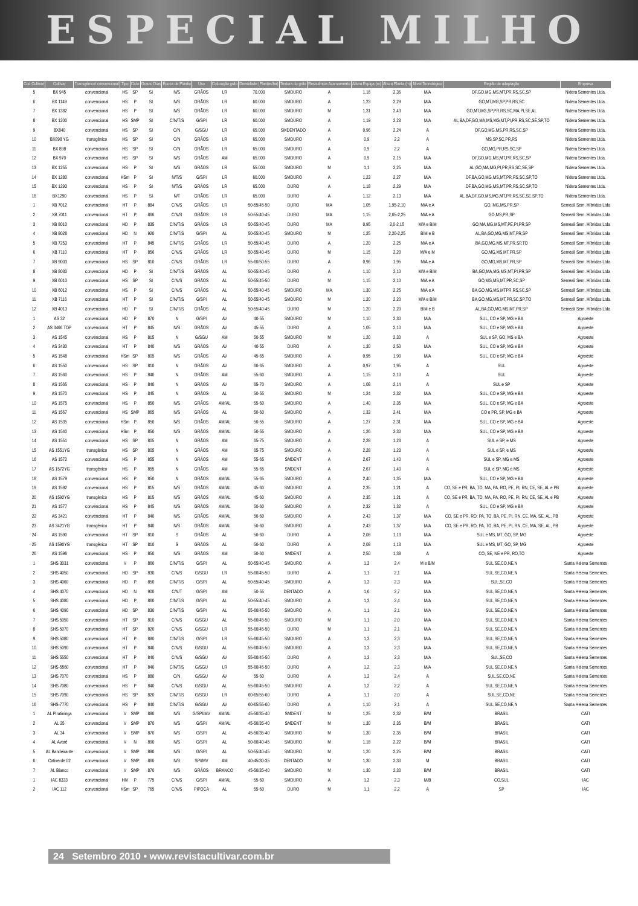ESPECIAL MILHO
| Cod Cultivar | Cultivar | Transgênico/ convencional | Tipo | Ciclo | Graus/ Dias | Época de Plantio | Uso | Coloração grão | Densidade (Plantas/ha) | Textura do grão | Resistência Acamamento | Altura Espiga (m) | Altura Planta (m) | Nível Tecnológico | Região de adaptação | Empresa |
| --- | --- | --- | --- | --- | --- | --- | --- | --- | --- | --- | --- | --- | --- | --- | --- | --- |
| 5 | BX 945 | convencional | HS | SP | SI | N/S | GRÃOS | LR | 70.000 | SMDURO | A | 1,16 | 2,36 | M/A | DF,GO,MG,MS,MT,PR,RS,SC,SP | Nidera Sementes Ltda. |
| 6 | BX 1149 | convencional | HS | P | SI | N/S | GRÃOS | LR | 60.000 | SMDURO | A | 1,23 | 2,29 | M/A | GO,MT,MG,SP,PR,RS,SC | Nidera Sementes Ltda. |
| 7 | BX 1382 | convencional | HS | P | SI | N/S | GRÃOS | LR | 60.000 | SMDURO | M | 1,31 | 2,43 | M/A | GO,MT,MG,SP,PR,RS,SC,MA,PI,SE,AL | Nidera Sementes Ltda. |
| 8 | BX 1200 | convencional | HS | SMP | SI | C/N/T/S | G/SPI | LR | 60.000 | SMDURO | A | 1,19 | 2,23 | M/A | AL,BA,DF,GO,MA,MS,MG,MT,PI,PR,RS,SC,SE,SP,TO | Nidera Sementes Ltda. |
| 9 | BX840 | convencional | HS | SP | SI | C/N | G/SGU | LR | 65.000 | SMDENTADO | A | 0,96 | 2,24 | A | DF,GO,MG,MS,PR,RS,SC,SP | Nidera Sementes Ltda. |
| 10 | BX898 YG | transgênico | HS | SP | SI | C/N | GRÃOS | LR | 65.000 | SMDURO | A | 0,9 | 2,2 | A | MS,SP,SC,PR,RS | Nidera Sementes Ltda. |
| 11 | BX 898 | convencional | HS | SP | SI | C/N | GRÃOS | LR | 65.000 | SMDURO | A | 0,9 | 2,2 | A | GO,MG,PR,RS,SC,SP | Nidera Sementes Ltda. |
| 12 | BX 970 | convencional | HS | SP | SI | N/S | GRÃOS | AM | 65.000 | SMDURO | A | 0,9 | 2,15 | M/A | DF,GO,MG,MS,MT,PR,RS,SC,SP | Nidera Sementes Ltda. |
| 13 | BX 1255 | convencional | HS | P | SI | N/S | GRÃOS | LR | 55.000 | SMDURO | M | 1,1 | 2,25 | M/A | AL,GO,MA,MG,PI,PR,RS,SC,SE,SP | Nidera Sementes Ltda. |
| 14 | BX 1280 | convencional | HSm | P | SI | N/T/S | G/SPI | LR | 60.000 | SMDURO | A | 1,23 | 2,27 | M/A | DF,BA,GO,MG,MS,MT,PR,RS,SC,SP,TO | Nidera Sementes Ltda. |
| 15 | BX 1293 | convencional | HS | P | SI | N/T/S | GRÃOS | LR | 65.000 | DURO | A | 1,18 | 2,29 | M/A | DF,BA,GO,MG,MS,MT,PR,RS,SC,SP,TO | Nidera Sementes Ltda. |
| 16 | BX1290 | convencional | HS | P | SI | N/T | GRÃOS | LR | 65.000 | DURO | A | 1,12 | 2,13 | M/A | AL,BA,DF,GO,MS,MG,MT,PR,RS,SC,SE,SP,TO | Nidera Sementes Ltda. |
| 1 | XB 7012 | convencional | HT | P | 884 | C/N/S | GRÃOS | LR | 50-55/45-50 | DURO | MA | 1,05 | 1,95-2,10 | M/A e A | GO, MG,MS,PR,SP | Semeali Sem. Híbridas Ltda |
| 2 | XB 7011 | convencional | HT | P | 866 | C/N/S | GRÃOS | LR | 50-55/40-45 | DURO | MA | 1,15 | 2,05-2,25 | M/A e A | GO,MS,PR,SP | Semeali Sem. Híbridas Ltda |
| 3 | XB 8010 | convencional | HD | P | 835 | C/N/T/S | GRÃOS | LR | 50-55/40-45 | DURO | MA | 0,95 | 2,0-2,15 | M/A e B/M | GO,MA,MG,MS,MT,PE,PI,PR,SP | Semeali Sem. Híbridas Ltda |
| 4 | XB 8028 | convencional | HD | N | 920 | C/N/T/S | G/SPI | AL | 50-55/40-45 | SMDURO | M | 1,25 | 2,20-2,25 | B/M e B | AL,BA,GO,MG,MS,MT,PR,SP | Semeali Sem. Híbridas Ltda |
| 5 | XB 7253 | convencional | HT | P | 845 | C/N/T/S | GRÃOS | LR | 50-55/40-45 | DURO | A | 1,20 | 2,25 | M/A e A | BA,GO,MG,MS,MT,PR,SP,TO | Semeali Sem. Híbridas Ltda |
| 6 | XB 7110 | convencional | HT | P | 856 | C/N/S | GRÃOS | LR | 50-55/40-45 | DURO | M | 1,15 | 2,20 | M/A e M | GO,MG,MS,MT,PR,SP | Semeali Sem. Híbridas Ltda |
| 7 | XB 9003 | convencional | HS | SP | 810 | C/N/S | GRÃOS | LR | 55-60/50-55 | DURO | A | 0,96 | 1,95 | M/A e A | GO,MG,MS,MT,PR,SP | Semeali Sem. Híbridas Ltda |
| 8 | XB 8030 | convencional | HD | P | SI | C/N/T/S | GRÃOS | AL | 50-55/40-45 | DURO | A | 1,10 | 2,10 | M/A e B/M | BA,GO,MA,MG,MS,MT,PI,PR,SP | Semeali Sem. Híbridas Ltda |
| 9 | XB 6010 | convencional | HS | SP | SI | C/N/S | GRÃOS | AL | 50-55/45-50 | DURO | M | 1,15 | 2,10 | M/A e A | GO,MG,MS,MT,PR,SC,SP | Semeali Sem. Híbridas Ltda |
| 10 | XB 6012 | convencional | HS | P | SI | C/N/S | GRÃOS | AL | 50-55/40-45 | SMDURO | MA | 1,30 | 2,25 | M/A e A | BA,GO,MG,MS,MTPR,RS,SC,SP | Semeali Sem. Híbridas Ltda |
| 11 | XB 7116 | convencional | HT | P | SI | C/N/T/S | G/SPI | AL | 50-55/40-45 | SMDURO | M | 1,20 | 2,20 | M/A e B/M | BA,GO,MG,MS,MT,PR,SC,SP,TO | Semeali Sem. Híbridas Ltda |
| 12 | XB 4013 | convencional | HD | P | SI | C/N/T/S | GRÃOS | AL | 50-55/40-45 | DURO | M | 1,20 | 2,20 | B/M e B | AL,BA,GO,MG,MS,MT,PR,SP | Semeali Sem. Híbridas Ltda |
| 1 | AS 32 | convencional | HD | P | 870 | N | G/SPI | AV | 40-55 | SMDURO | M | 1,10 | 2,30 | M/A | SUL, CO e SP, MG e BA | Agroeste |
| 2 | AS 3466 TOP | convencional | HT | P | 845 | N/S | GRÃOS | AV | 45-55 | DURO | A | 1,05 | 2,10 | M/A | SUL, CO e SP, MG e BA | Agroeste |
| 3 | AS 1545 | convencional | HS | P | 815 | N | G/SGU | AM | 50-55 | SMDURO | M | 1,20 | 2,30 | A | SUL e SP, GO, MS e BA | Agroeste |
| 4 | AS 3430 | convencional | HT | P | 840 | N/S | GRÃOS | AV | 40-55 | DURO | A | 1,30 | 2,50 | M/A | SUL, CO e SP, MG e BA | Agroeste |
| 5 | AS 1548 | convencional | HSm | SP | 805 | N/S | GRÃOS | AV | 45-65 | SMDURO | A | 0,95 | 1,90 | M/A | SUL, CO e SP, MG e BA | Agroeste |
| 6 | AS 1550 | convencional | HS | SP | 810 | N | GRÃOS | AV | 60-65 | SMDURO | A | 0,97 | 1,95 | A | SUL | Agroeste |
| 7 | AS 1560 | convencional | HS | P | 840 | N | GRÃOS | AM | 55-60 | SMDURO | A | 1,15 | 2,10 | A | SUL | Agroeste |
| 8 | AS 1565 | convencional | HS | P | 840 | N | GRÃOS | AV | 65-70 | SMDURO | A | 1,08 | 2,14 | A | SUL e SP | Agroeste |
| 9 | AS 1570 | convencional | HS | P | 845 | N | GRÃOS | AL | 50-55 | SMDURO | M | 1,24 | 2,32 | M/A | SUL, CO e SP, MG e BA | Agroeste |
| 10 | AS 1575 | convencional | HS | P | 850 | N/S | GRÃOS | AM/AL | 55-60 | SMDURO | A | 1,40 | 2,35 | M/A | SUL, CO e SP, MG e BA | Agroeste |
| 11 | AS 1567 | convencional | HS | SMP | 865 | N/S | GRÃOS | AL | 50-60 | SMDURO | A | 1,33 | 2,41 | M/A | CO e PR, SP, MG e BA | Agroeste |
| 12 | AS 1535 | convencional | HSm | P | 850 | N/S | GRÃOS | AM/AL | 50-55 | SMDURO | A | 1,27 | 2,31 | M/A | SUL, CO e SP, MG e BA | Agroeste |
| 13 | AS 1540 | convencional | HSm | P | 850 | N/S | GRÃOS | AM/AL | 50-55 | SMDURO | A | 1,26 | 2,30 | M/A | SUL, CO e SP, MG e BA | Agroeste |
| 14 | AS 1551 | convencional | HS | SP | 805 | N | GRÃOS | AM | 65-75 | SMDURO | A | 2,28 | 1,23 | A | SUL e SP, e MS | Agroeste |
| 15 | AS 1551YG | transgênico | HS | SP | 805 | N | GRÃOS | AM | 65-75 | SMDURO | A | 2,28 | 1,23 | A | SUL e SP, e MS | Agroeste |
| 16 | AS 1572 | convencional | HS | P | 855 | N | GRÃOS | AM | 55-65 | SMDENT | A | 2,67 | 1,40 | A | SUL e SP, MG e MS | Agroeste |
| 17 | AS 1572YG | transgênico | HS | P | 855 | N | GRÃOS | AM | 55-65 | SMDENT | A | 2,67 | 1,40 | A | SUL e SP, MG e MS | Agroeste |
| 18 | AS 1579 | convencional | HS | P | 850 | N | GRÃOS | AM/AL | 55-65 | SMDURO | A | 2,40 | 1,35 | M/A | SUL, CO e SP, MG e BA | Agroeste |
| 19 | AS 1592 | convencional | HS | P | 815 | N/S | GRÃOS | AM/AL | 45-60 | SMDURO | A | 2,35 | 1,21 | A | CO, SE e PR, BA, TO, MA, PA, RO, PE, PI, RN, CE, SE, AL e PB | Agroeste |
| 20 | AS 1592YG | transgênico | HS | P | 815 | N/S | GRÃOS | AM/AL | 45-60 | SMDURO | A | 2,35 | 1,21 | A | CO, SE e PR, BA, TO, MA, PA, RO, PE, PI, RN, CE, SE, AL e PB | Agroeste |
| 21 | AS 1577 | convencional | HS | P | 845 | N/S | GRÃOS | AM/AL | 50-60 | SMDURO | A | 2,32 | 1,32 | A | SUL, CO e SP, MG e BA | Agroeste |
| 22 | AS 3421 | convencional | HT | P | 840 | N/S | GRÃOS | AM/AL | 50-60 | SMDURO | A | 2,43 | 1,37 | M/A | CO, SE e PR, RO, PA, TO, BA, PE, PI, RN, CE, MA, SE, AL, PB | Agroeste |
| 23 | AS 3421YG | transgênico | HT | P | 840 | N/S | GRÃOS | AM/AL | 50-60 | SMDURO | A | 2,43 | 1,37 | M/A | CO, SE e PR, RO, PA, TO, BA, PE, PI, RN, CE, MA, SE, AL, PB | Agroeste |
| 24 | AS 1590 | convencional | HT | SP | 810 | S | GRÃOS | AL | 50-60 | DURO | A | 2,08 | 1,13 | M/A | SUL e MS, MT, GO, SP, MG | Agroeste |
| 25 | AS 1590YG | transgênico | HT | SP | 810 | S | GRÃOS | AL | 50-60 | DURO | A | 2,08 | 1,13 | M/A | SUL e MS, MT, GO, SP, MG | Agroeste |
| 26 | AS 1596 | convencional | HS | P | 850 | N/S | GRÃOS | AM | 50-60 | SMDENT | A | 2,50 | 1,38 | A | CO, SE, NE e PR, RO,TO | Agroeste |
| 1 | SHS 3031 | convencional | V | P | 860 | C/N/T/S | G/SPI | AL | 50-55/40-45 | SMDURO | A | 1,3 | 2,4 | M e B/M | SUL,SE,CO,NE,N | Santa Helena Sementes |
| 2 | SHS 4050 | convencional | HD | SP | 830 | C/N/S | G/SGU | LR | 55-60/45-50 | DURO | A | 1,1 | 2,1 | M/A | SUL,SE,CO,NE,N | Santa Helena Sementes |
| 3 | SHS 4060 | convencional | HD | P | 850 | C/N/T/S | G/SPI | AL | 50-55/40-45 | SMDURO | A | 1,3 | 2,3 | M/A | SUL,SE,CO | Santa Helena Sementes |
| 4 | SHS 4070 | convencional | HD | N | 900 | C/N/T | G/SPI | AM | 50-55 | DENTADO | A | 1,6 | 2,7 | M/A | SUL,SE,CO,NE,N | Santa Helena Sementes |
| 5 | SHS 4080 | convencional | HD | P | 860 | C/N/T/S | G/SPI | AL | 50-55/40-45 | SMDURO | A | 1,3 | 2,4 | M/A | SUL,SE,CO,NE,N | Santa Helena Sementes |
| 6 | SHS 4090 | convencional | HD | SP | 830 | C/N/T/S | G/SPI | AL | 55-60/45-50 | SMDURO | A | 1,1 | 2,1 | M/A | SUL,SE,CO,NE,N | Santa Helena Sementes |
| 7 | SHS 5050 | convencional | HT | SP | 810 | C/N/S | G/SGU | AL | 55-60/45-50 | SMDURO | M | 1,1 | 2,0 | M/A | SUL,SE,CO,NE,N | Santa Helena Sementes |
| 8 | SHS 5070 | convencional | HT | SP | 820 | C/N/S | G/SGU | LR | 55-60/45-50 | DURO | M | 1,1 | 2,1 | M/A | SUL,SE,CO,NE,N | Santa Helena Sementes |
| 9 | SHS 5080 | convencional | HT | P | 880 | C/N/T/S | G/SPI | LR | 55-60/45-50 | SMDURO | A | 1,3 | 2,3 | M/A | SUL,SE,CO,NE,N | Santa Helena Sementes |
| 10 | SHS 5090 | convencional | HT | P | 840 | C/N/S | G/SGU | AL | 55-60/45-50 | SMDURO | A | 1,3 | 2,3 | M/A | SUL,SE,CO,NE,N | Santa Helena Sementes |
| 11 | SHS 5550 | convencional | HT | P | 840 | C/N/S | G/SGU | AV | 55-60/45-50 | DURO | A | 1,3 | 2,3 | M/A | SUL,SE,CO | Santa Helena Sementes |
| 12 | SHS-5560 | convencional | HT | P | 840 | C/N/T/S | G/SGU | LR | 55-60/45-50 | DURO | A | 1,2 | 2,3 | M/A | SUL,SE,CO,NE,N | Santa Helena Sementes |
| 13 | SHS 7070 | convencional | HS | P | 880 | C/N | G/SGU | AV | 55-60 | DURO | A | 1,3 | 2,4 | A | SUL,SE,CO,NE | Santa Helena Sementes |
| 14 | SHS 7080 | convencional | HS | P | 840 | C/N/S | G/SGU | AL | 55-60/45-50 | SMDURO | A | 1,2 | 2,2 | A | SUL,SE,CO,NE,N | Santa Helena Sementes |
| 15 | SHS 7090 | convencional | HS | SP | 820 | C/N/T/S | G/SGU | LR | 60-65/55-60 | DURO | A | 1,1 | 2,0 | A | SUL,SE,CO,NE | Santa Helena Sementes |
| 16 | SHS-7770 | convencional | HS | P | 840 | C/N/T/S | G/SGU | AV | 60-65/55-60 | DURO | A | 1,10 | 2,1 | A | SUL,SE,CO,NE,N | Santa Helena Sementes |
| 1 | AL Piratininga | convencional | V | SMP | 880 | N/S | G/SPI/MV | AM/AL | 45-50/35-40 | SMDENT | M | 1,25 | 2,32 | B/M | BRASIL | CATI |
| 2 | AL 25 | convencional | V | SMP | 870 | N/S | G/SPI | AM/AL | 45-50/35-40 | SMDENT | M | 1,30 | 2,35 | B/M | BRASIL | CATI |
| 3 | AL 34 | convencional | V | SMP | 870 | N/S | G/SPI | AL | 45-50/35-40 | SMDURO | M | 1,30 | 2,35 | B/M | BRASIL | CATI |
| 4 | AL Avaré | convencional | V | N | 890 | N/S | G/SPI | AL | 50-60/40-45 | SMDURO | M | 1,18 | 2,22 | B/M | BRASIL | CATI |
| 5 | AL Bandeirante | convencional | V | SMP | 880 | N/S | G/SPI | AL | 50-55/40-45 | SMDURO | M | 1,20 | 2,25 | B/M | BRASIL | CATI |
| 6 | Cativerde 02 | convencional | V | SMP | 860 | N/S | SPI/MV | AM | 40-45/30-35 | DENTADO | M | 1,30 | 2,30 | M | BRASIL | CATI |
| 7 | AL Bianco | convencional | V | SMP | 870 | N/S | GRÃOS | BRANCO | 45-50/35-40 | SMDURO | M | 1,30 | 2,30 | B/M | BRASIL | CATI |
| 1 | IAC 8333 | convencional | HIV | P | 775 | C/N/S | G/SPI | AM/AL | 55-60 | SMDURO | A | 1,2 | 2,3 | M/B | CO,SUL | IAC |
| 2 | IAC 112 | convencional | HSm | SP | 765 | C/N/S | PIPOCA | AL | 55-60 | DURO | M | 1,1 | 2,2 | A | SP | IAC |
24 Setembro 2010 • www.revistacultivar.com.br